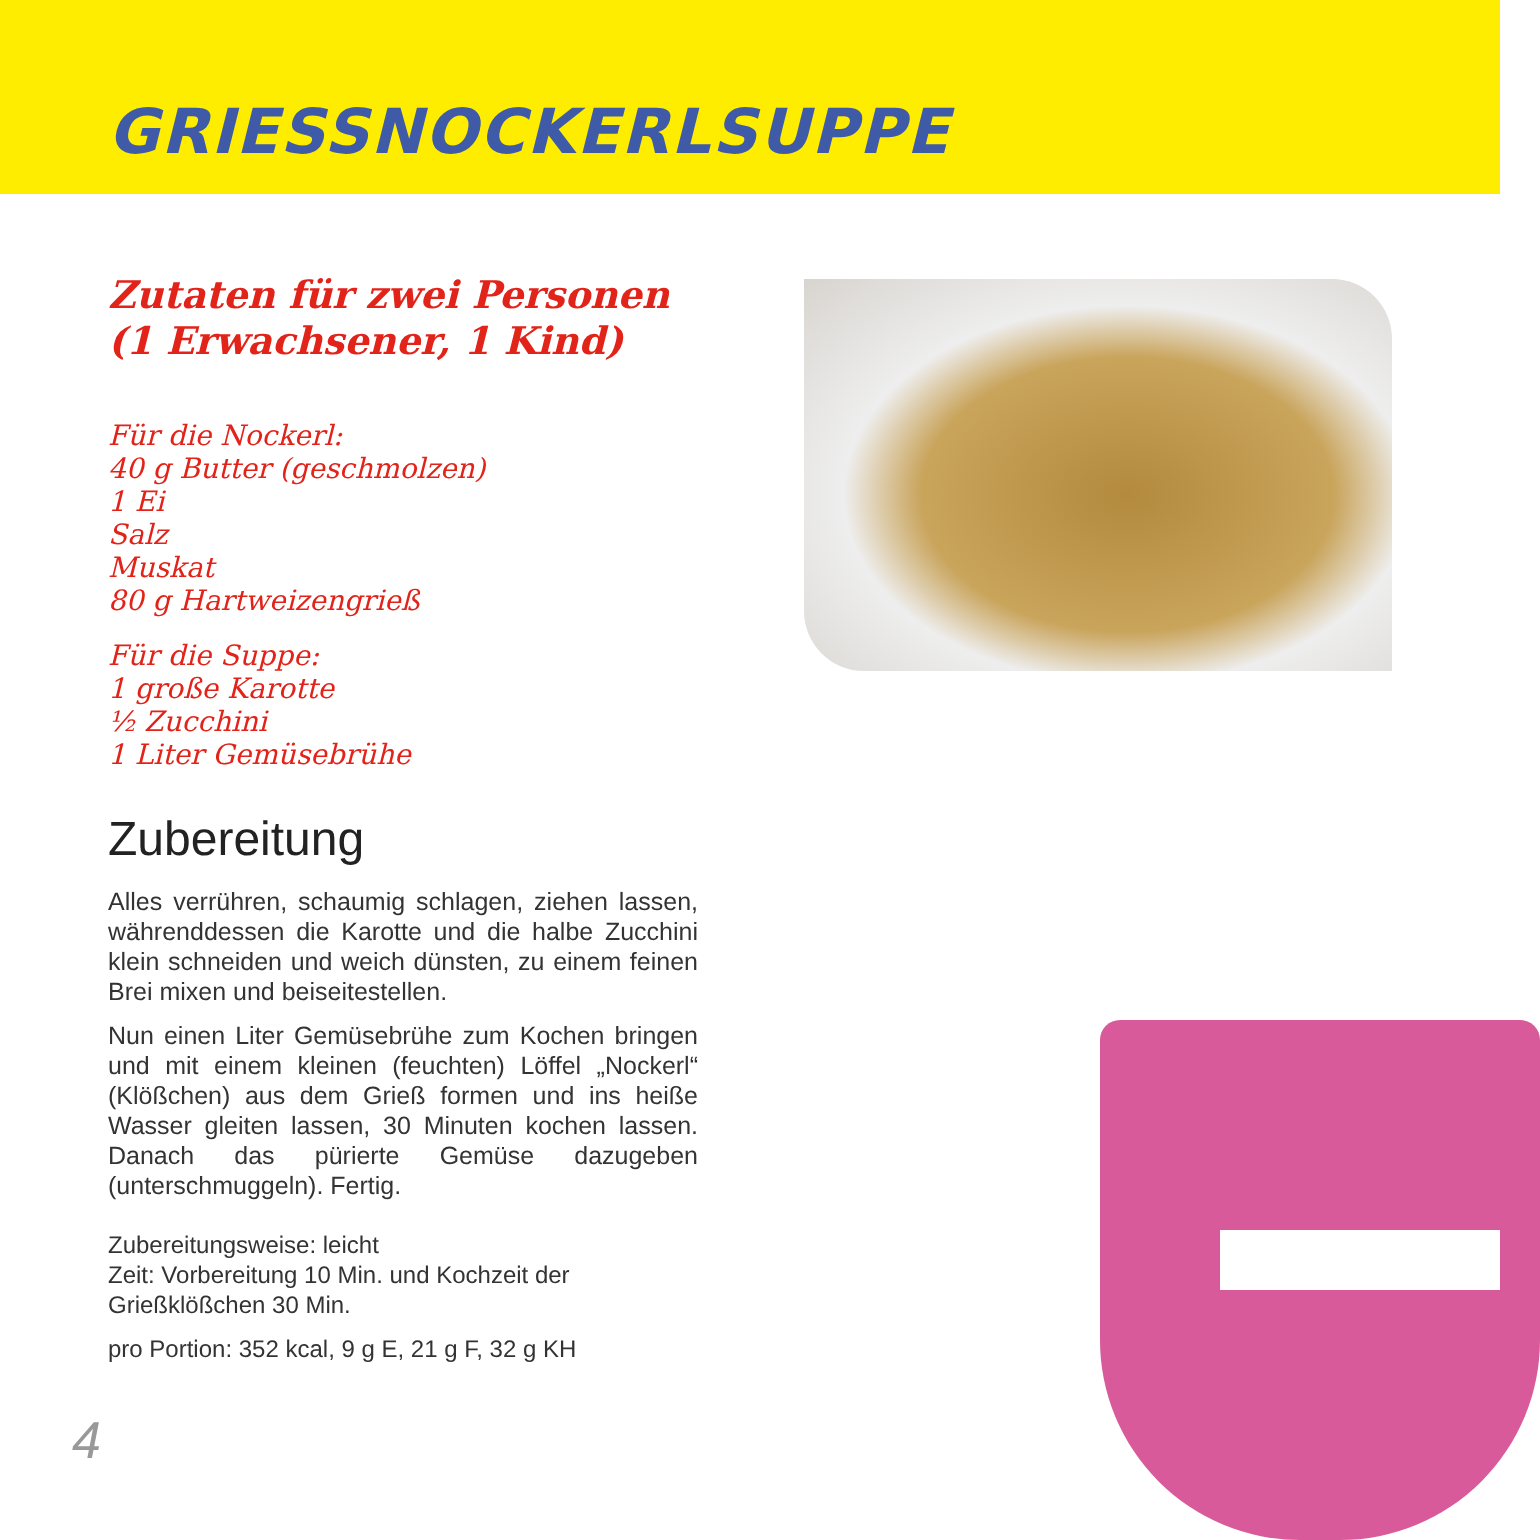GRIESSNOCKERLSUPPE
Zutaten für zwei Personen
(1 Erwachsener, 1 Kind)
Für die Nockerl:
40 g Butter (geschmolzen)
1 Ei
Salz
Muskat
80 g Hartweizengrieß
Für die Suppe:
1 große Karotte
½ Zucchini
1 Liter Gemüsebrühe
Zubereitung
Alles verrühren, schaumig schlagen, ziehen lassen, währenddessen die Karotte und die halbe Zucchini klein schneiden und weich dünsten, zu einem feinen Brei mixen und beiseitestellen.
Nun einen Liter Gemüsebrühe zum Kochen bringen und mit einem kleinen (feuchten) Löffel „Nockerl“ (Klößchen) aus dem Grieß formen und ins heiße Wasser gleiten lassen, 30 Minuten kochen lassen. Danach das pürierte Gemüse dazugeben (unterschmuggeln). Fertig.
Zubereitungsweise: leicht
Zeit: Vorbereitung 10 Min. und Kochzeit der Grießklößchen 30 Min.
pro Portion: 352 kcal, 9 g E, 21 g F, 32 g KH
4